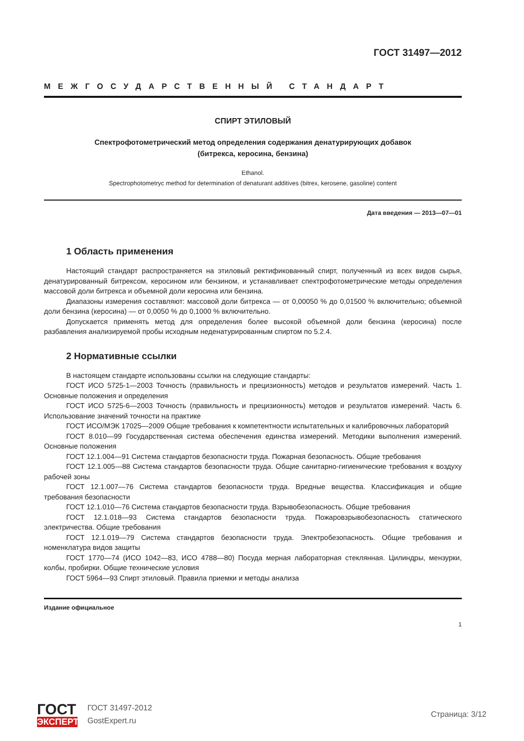ГОСТ 31497—2012
МЕЖГОСУДАРСТВЕННЫЙ СТАНДАРТ
СПИРТ ЭТИЛОВЫЙ
Спектрофотометрический метод определения содержания денатурирующих добавок
(битрекса, керосина, бензина)
Ethanol.
Spectrophotometryc method for determination of denaturant additives (bitrex, kerosene, gasoline) content
Дата введения — 2013—07—01
1 Область применения
Настоящий стандарт распространяется на этиловый ректификованный спирт, полученный из всех видов сырья, денатурированный битрексом, керосином или бензином, и устанавливает спектрофотометрические методы определения массовой доли битрекса и объемной доли керосина или бензина.
Диапазоны измерения составляют: массовой доли битрекса — от 0,00050 % до 0,01500 % включительно; объемной доли бензина (керосина) — от 0,0050 % до 0,1000 % включительно.
Допускается применять метод для определения более высокой объемной доли бензина (керосина) после разбавления анализируемой пробы исходным неденатурированным спиртом по 5.2.4.
2 Нормативные ссылки
В настоящем стандарте использованы ссылки на следующие стандарты:
ГОСТ ИСО 5725-1—2003 Точность (правильность и прецизионность) методов и результатов измерений. Часть 1. Основные положения и определения
ГОСТ ИСО 5725-6—2003 Точность (правильность и прецизионность) методов и результатов измерений. Часть 6. Использование значений точности на практике
ГОСТ ИСО/МЭК 17025—2009 Общие требования к компетентности испытательных и калибровочных лабораторий
ГОСТ 8.010—99 Государственная система обеспечения единства измерений. Методики выполнения измерений. Основные положения
ГОСТ 12.1.004—91 Система стандартов безопасности труда. Пожарная безопасность. Общие требования
ГОСТ 12.1.005—88 Система стандартов безопасности труда. Общие санитарно-гигиенические требования к воздуху рабочей зоны
ГОСТ 12.1.007—76 Система стандартов безопасности труда. Вредные вещества. Классификация и общие требования безопасности
ГОСТ 12.1.010—76 Система стандартов безопасности труда. Взрывобезопасность. Общие требования
ГОСТ 12.1.018—93 Система стандартов безопасности труда. Пожаровзрывобезопасность статического электричества. Общие требования
ГОСТ 12.1.019—79 Система стандартов безопасности труда. Электробезопасность. Общие требования и номенклатура видов защиты
ГОСТ 1770—74 (ИСО 1042—83, ИСО 4788—80) Посуда мерная лабораторная стеклянная. Цилиндры, мензурки, колбы, пробирки. Общие технические условия
ГОСТ 5964—93 Спирт этиловый. Правила приемки и методы анализа
Издание официальное
1
ГОСТ
ЭКСПЕРТ
ГОСТ 31497-2012
GostExpert.ru
Страница: 3/12